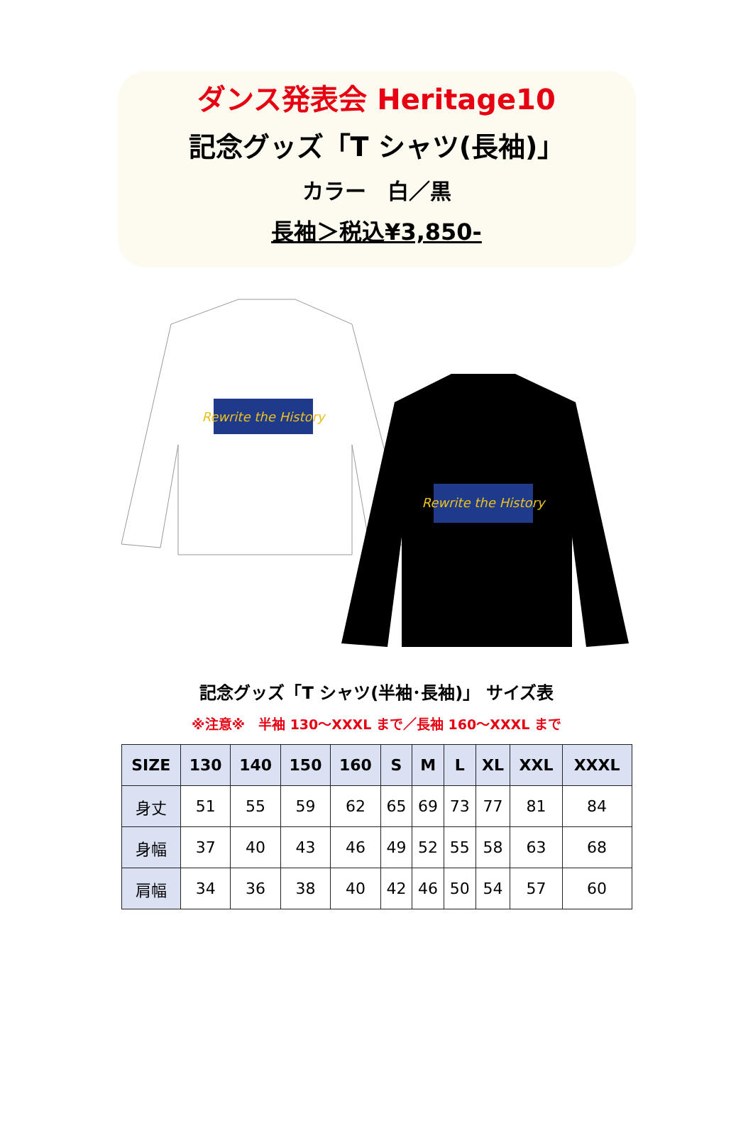ダンス発表会 Heritage10
記念グッズ「T シャツ(長袖)」
カラー　白／黒
長袖＞税込¥3,850-
Rewrite the History
Rewrite the History
記念グッズ「T シャツ(半袖･長袖)」 サイズ表
※注意※　半袖 130～XXXL まで／長袖 160～XXXL まで
| SIZE | 130 | 140 | 150 | 160 | S | M | L | XL | XXL | XXXL |
| --- | --- | --- | --- | --- | --- | --- | --- | --- | --- | --- |
| 身丈 | 51 | 55 | 59 | 62 | 65 | 69 | 73 | 77 | 81 | 84 |
| 身幅 | 37 | 40 | 43 | 46 | 49 | 52 | 55 | 58 | 63 | 68 |
| 肩幅 | 34 | 36 | 38 | 40 | 42 | 46 | 50 | 54 | 57 | 60 |